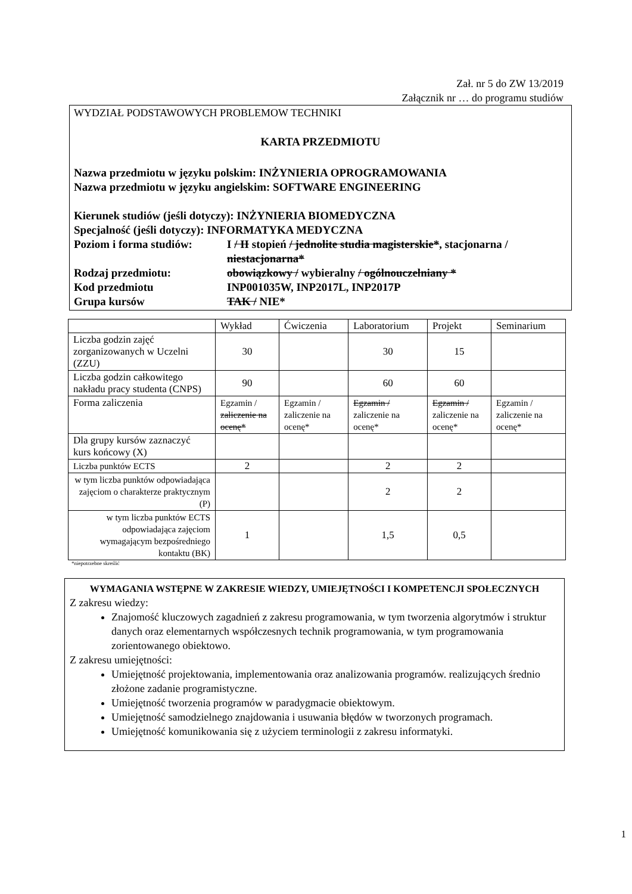Zał. nr 5 do ZW 13/2019
Załącznik nr … do programu studiów
WYDZIAŁ PODSTAWOWYCH PROBLEMOW TECHNIKI
KARTA PRZEDMIOTU
Nazwa przedmiotu w języku polskim: INŻYNIERIA OPROGRAMOWANIA
Nazwa przedmiotu w języku angielskim: SOFTWARE ENGINEERING
Kierunek studiów (jeśli dotyczy): INŻYNIERIA BIOMEDYCZNA
Specjalność (jeśli dotyczy): INFORMATYKA MEDYCZNA
Poziom i forma studiów:
I / II stopień / jednolite studia magisterskie*, stacjonarna / niestacjonarna*
Rodzaj przedmiotu: obowiązkowy / wybieralny / ogólnouczelniany *
Kod przedmiotu INP001035W, INP2017L, INP2017P
Grupa kursów TAK / NIE*
| | Wykład | Ćwiczenia | Laboratorium | Projekt | Seminarium |
| Liczba godzin zajęć zorganizowanych w Uczelni (ZZU) | 30 | | 30 | 15 | |
| Liczba godzin całkowitego nakładu pracy studenta (CNPS) | 90 | | 60 | 60 | |
| Forma zaliczenia | Egzamin / zaliczenie na ocenę* | Egzamin / zaliczenie na ocenę* | Egzamin / zaliczenie na ocenę* | Egzamin / zaliczenie na ocenę* | Egzamin / zaliczenie na ocenę* |
| Dla grupy kursów zaznaczyć kurs końcowy (X) | | | | | |
| Liczba punktów ECTS | 2 | | 2 | 2 | |
| w tym liczba punktów odpowiadająca zajęciom o charakterze praktycznym (P) | | | 2 | 2 | |
| w tym liczba punktów ECTS odpowiadająca zajęciom wymagającym bezpośredniego kontaktu (BK) | 1 | | 1,5 | 0,5 | |
*niepotrzebne skreślić
WYMAGANIA WSTĘPNE W ZAKRESIE WIEDZY, UMIEJĘTNOŚCI I KOMPETENCJI SPOŁECZNYCH
Z zakresu wiedzy:
Znajomość kluczowych zagadnień z zakresu programowania, w tym tworzenia algorytmów i struktur danych oraz elementarnych współczesnych technik programowania, w tym programowania zorientowanego obiektowo.
Z zakresu umiejętności:
Umiejętność projektowania, implementowania oraz analizowania programów. realizujących średnio złożone zadanie programistyczne.
Umiejętność tworzenia programów w paradygmacie obiektowym.
Umiejętność samodzielnego znajdowania i usuwania błędów w tworzonych programach.
Umiejętność komunikowania się z użyciem terminologii z zakresu informatyki.
1